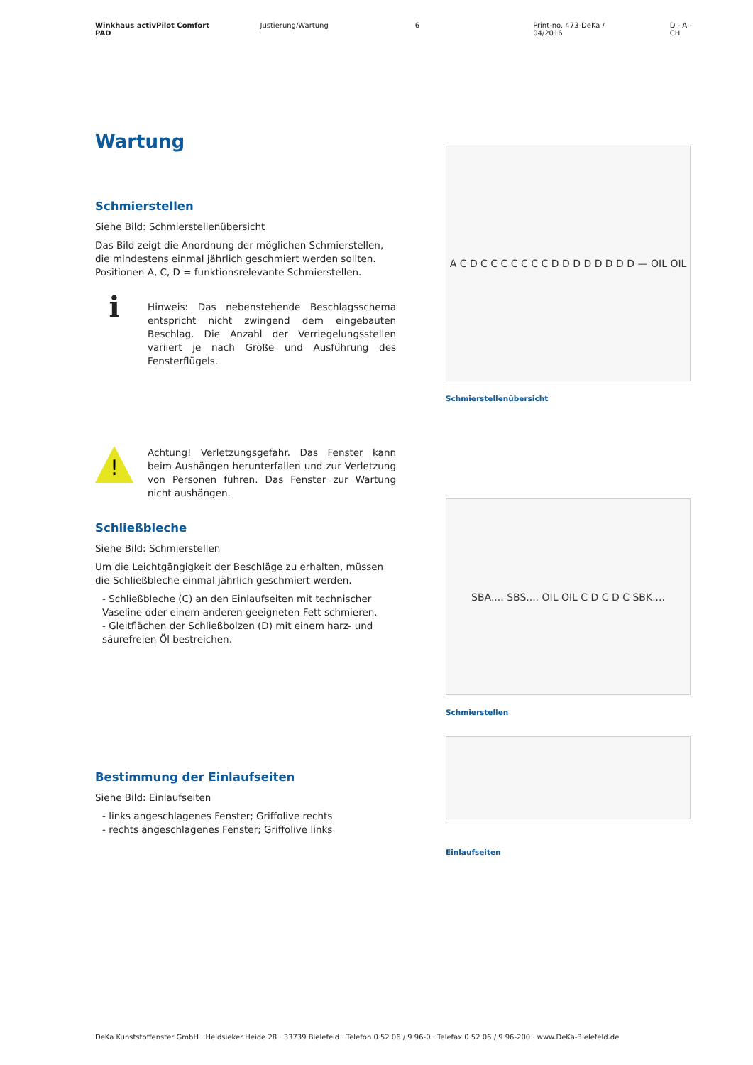Winkhaus activPilot Comfort PAD Justierung/Wartung 6 Print-no. 473-DeKa / 04/2016 D - A - CH
Wartung
Schmierstellen
Siehe Bild: Schmierstellenübersicht
Das Bild zeigt die Anordnung der möglichen Schmierstellen, die mindestens einmal jährlich geschmiert werden sollten.
Positionen A, C, D = funktionsrelevante Schmierstellen.
ℹ
Hinweis: Das nebenstehende Beschlagsschema entspricht nicht zwingend dem eingebauten Beschlag. Die Anzahl der Verriegelungsstellen variiert je nach Größe und Ausführung des Fensterflügels.
!
Achtung! Verletzungsgefahr. Das Fenster kann beim Aushängen herunterfallen und zur Verletzung von Personen führen. Das Fenster zur Wartung nicht aushängen.
Schließbleche
Siehe Bild: Schmierstellen
Um die Leichtgängigkeit der Beschläge zu erhalten, müssen die Schließbleche einmal jährlich geschmiert werden.
- Schließbleche (C) an den Einlaufseiten mit technischer Vaseline oder einem anderen geeigneten Fett schmieren.
- Gleitflächen der Schließbolzen (D) mit einem harz- und säurefreien Öl bestreichen.
Bestimmung der Einlaufseiten
Siehe Bild: Einlaufseiten
- links angeschlagenes Fenster; Griffolive rechts
- rechts angeschlagenes Fenster; Griffolive links
A C D C C C C C C C D D D D D D D D — OIL OIL
Schmierstellenübersicht
SBA.... SBS.... OIL OIL C D C D C SBK....
Schmierstellen
Einlaufseiten
DeKa Kunststoffenster GmbH · Heidsieker Heide 28 · 33739 Bielefeld · Telefon 0 52 06 / 9 96-0 · Telefax 0 52 06 / 9 96-200 · www.DeKa-Bielefeld.de